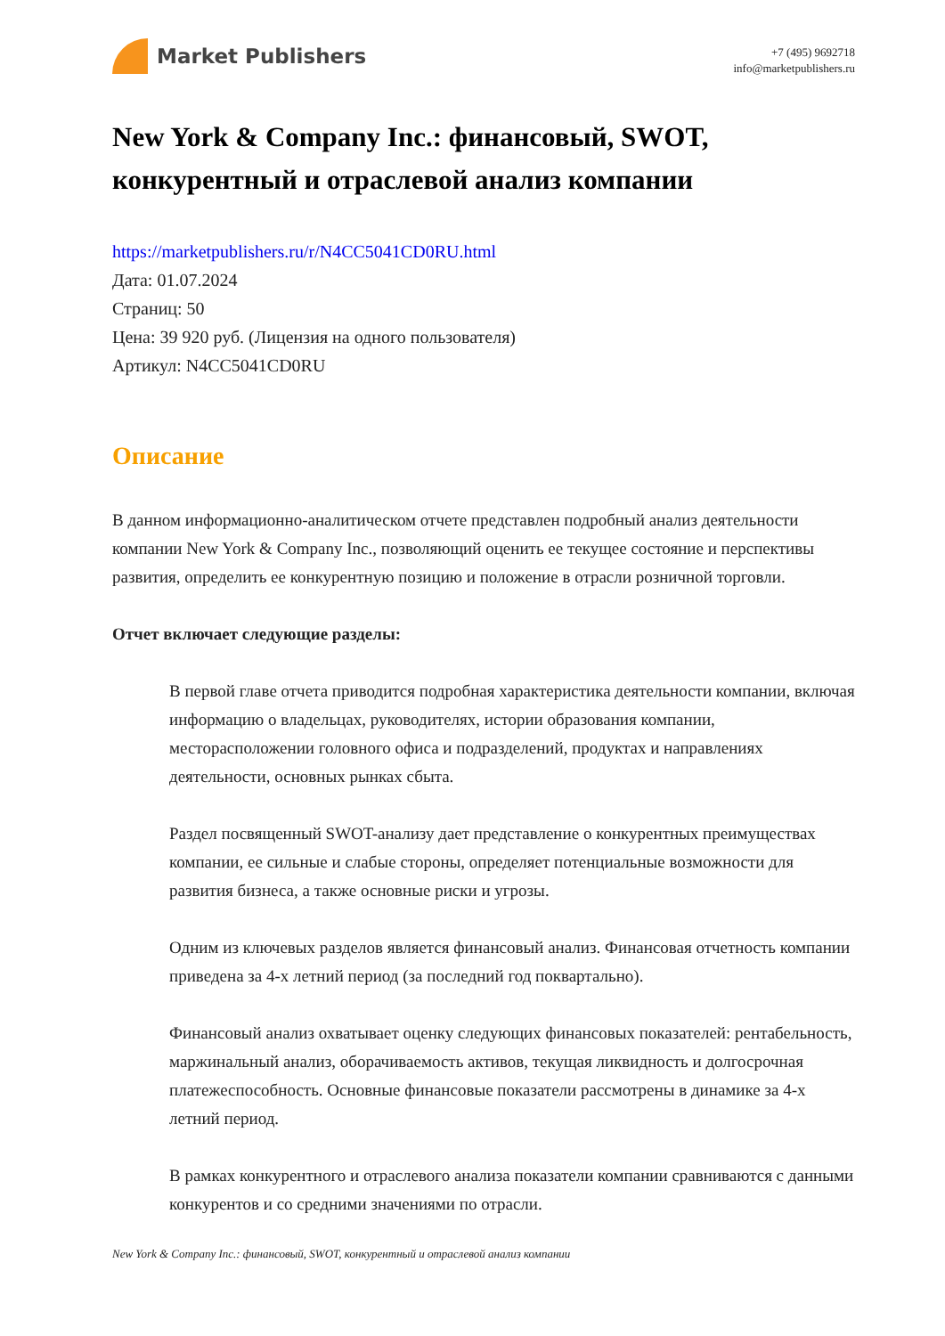Market Publishers
+7 (495) 9692718
info@marketpublishers.ru
New York & Company Inc.: финансовый, SWOT, конкурентный и отраслевой анализ компании
https://marketpublishers.ru/r/N4CC5041CD0RU.html
Дата: 01.07.2024
Страниц: 50
Цена: 39 920 руб. (Лицензия на одного пользователя)
Артикул: N4CC5041CD0RU
Описание
В данном информационно-аналитическом отчете представлен подробный анализ деятельности компании New York & Company Inc., позволяющий оценить ее текущее состояние и перспективы развития, определить ее конкурентную позицию и положение в отрасли розничной торговли.
Отчет включает следующие разделы:
В первой главе отчета приводится подробная характеристика деятельности компании, включая информацию о владельцах, руководителях, истории образования компании, месторасположении головного офиса и подразделений, продуктах и направлениях деятельности, основных рынках сбыта.
Раздел посвященный SWOT-анализу дает представление о конкурентных преимуществах компании, ее сильные и слабые стороны, определяет потенциальные возможности для развития бизнеса, а также основные риски и угрозы.
Одним из ключевых разделов является финансовый анализ. Финансовая отчетность компании приведена за 4-х летний период (за последний год поквартально).
Финансовый анализ охватывает оценку следующих финансовых показателей: рентабельность, маржинальный анализ, оборачиваемость активов, текущая ликвидность и долгосрочная платежеспособность. Основные финансовые показатели рассмотрены в динамике за 4-х летний период.
В рамках конкурентного и отраслевого анализа показатели компании сравниваются с данными конкурентов и со средними значениями по отрасли.
New York & Company Inc.: финансовый, SWOT, конкурентный и отраслевой анализ компании